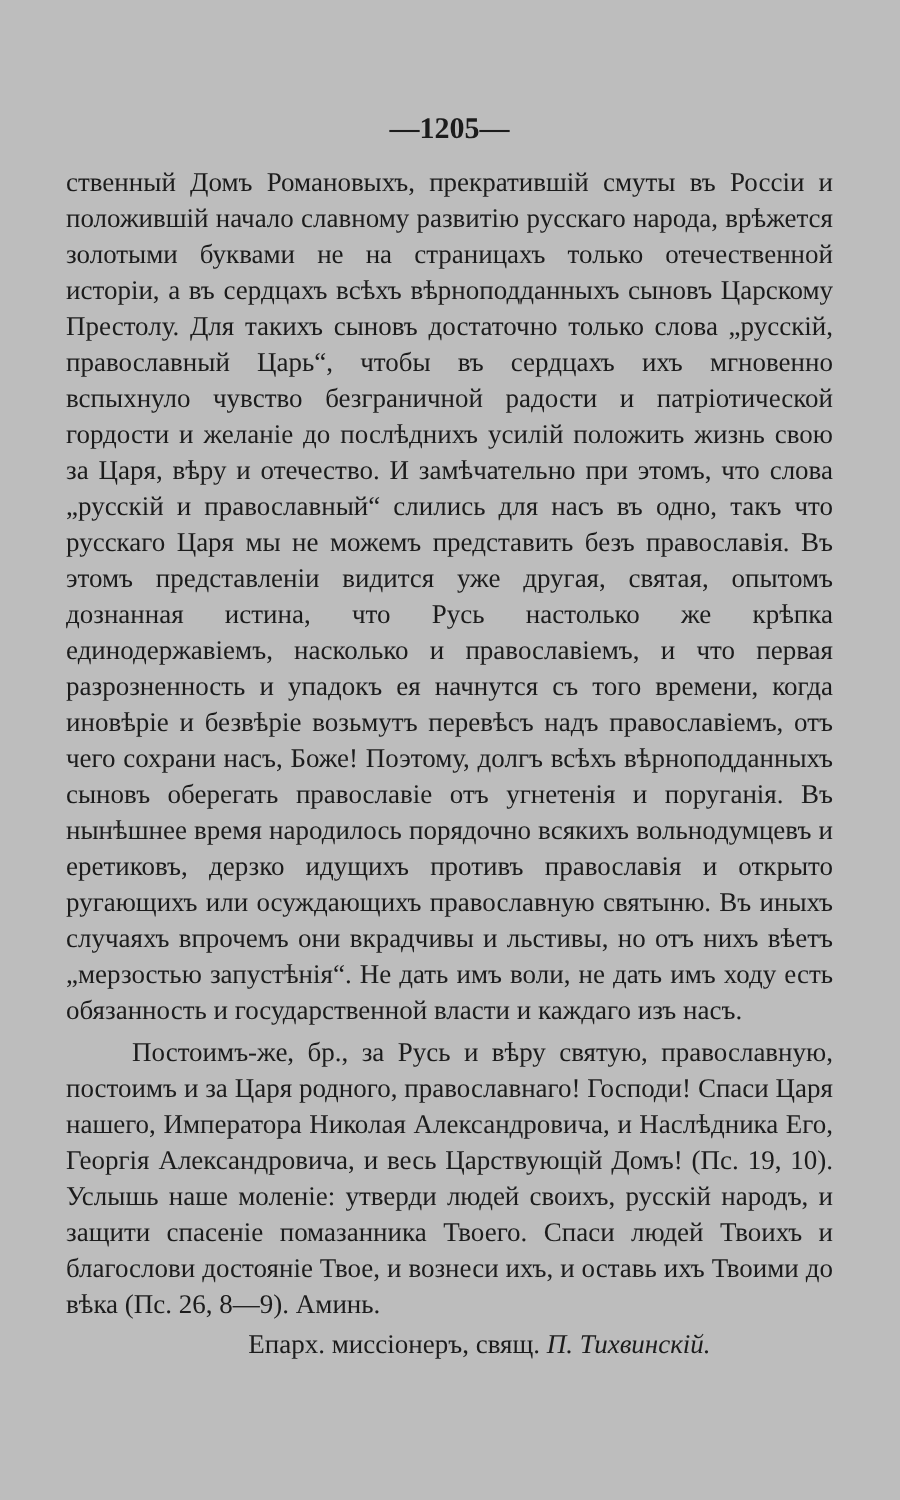—1205—
ственный Домъ Романовыхъ, прекратившій смуты въ Россіи и положившій начало славному развитію русскаго народа, врѣжется золотыми буквами не на страницахъ только отечественной исторіи, а въ сердцахъ всѣхъ вѣрноподданныхъ сыновъ Царскому Престолу. Для такихъ сыновъ достаточно только слова „русскій, православный Царь“, чтобы въ сердцахъ ихъ мгновенно вспыхнуло чувство безграничной радости и патріотической гордости и желаніе до послѣднихъ усилій положить жизнь свою за Царя, вѣру и отечество. И замѣчательно при этомъ, что слова „русскій и православный“ слились для насъ въ одно, такъ что русскаго Царя мы не можемъ представить безъ православія. Въ этомъ представленіи видится уже другая, святая, опытомъ дознанная истина, что Русь настолько же крѣпка единодержавіемъ, насколько и православіемъ, и что первая разрозненность и упадокъ ея начнутся съ того времени, когда иновѣріе и безвѣріе возьмутъ перевѣсъ надъ православіемъ, отъ чего сохрани насъ, Боже! Поэтому, долгъ всѣхъ вѣрноподданныхъ сыновъ оберегать православіе отъ угнетенія и поруганія. Въ нынѣшнее время народилось порядочно всякихъ вольнодумцевъ и еретиковъ, дерзко идущихъ противъ православія и открыто ругающихъ или осуждающихъ православную святыню. Въ иныхъ случаяхъ впрочемъ они вкрадчивы и льстивы, но отъ нихъ вѣетъ „мерзостью запустѣнія“. Не дать имъ воли, не дать имъ ходу есть обязанность и государственной власти и каждаго изъ насъ.
Постоимъ-же, бр., за Русь и вѣру святую, православную, постоимъ и за Царя родного, православнаго! Господи! Спаси Царя нашего, Императора Николая Александровича, и Наслѣдника Его, Георгія Александровича, и весь Царствующій Домъ! (Пс. 19, 10). Услышь наше моленіе: утверди людей своихъ, русскій народъ, и защити спасеніе помазанника Твоего. Спаси людей Твоихъ и благослови достояніе Твое, и вознеси ихъ, и оставь ихъ Твоими до вѣка (Пс. 26, 8—9). Аминь.
Епарх. миссіонеръ, свящ. П. Тихвинскій.